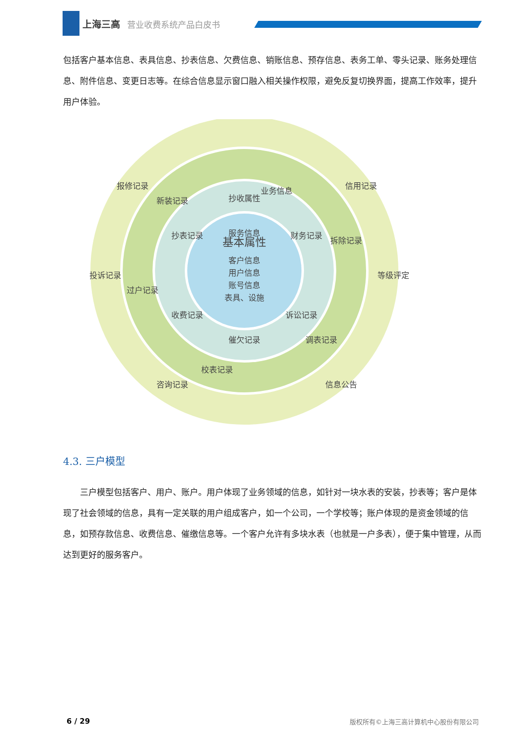上海三高 营业收费系统产品白皮书
包括客户基本信息、表具信息、抄表信息、欠费信息、销账信息、预存信息、表务工单、零头记录、账务处理信息、附件信息、变更日志等。在综合信息显示窗口融入相关操作权限，避免反复切换界面，提高工作效率，提升用户体验。
服务信息
信用记录
等级评定
信息公告
咨询记录
投诉记录
报修记录
业务信息
拆除记录
调表记录
校表记录
过户记录
新装记录
抄收属性
财务记录
诉讼记录
催欠记录
收费记录
抄表记录
基本属性
客户信息
用户信息
账号信息
表具、设施
4.3. 三户模型
三户模型包括客户、用户、账户。用户体现了业务领域的信息，如针对一块水表的安装，抄表等；客户是体现了社会领域的信息，具有一定关联的用户组成客户，如一个公司，一个学校等；账户体现的是资金领域的信息，如预存款信息、收费信息、催缴信息等。一个客户允许有多块水表（也就是一户多表），便于集中管理，从而达到更好的服务客户。
6 / 29 版权所有©上海三高计算机中心股份有限公司